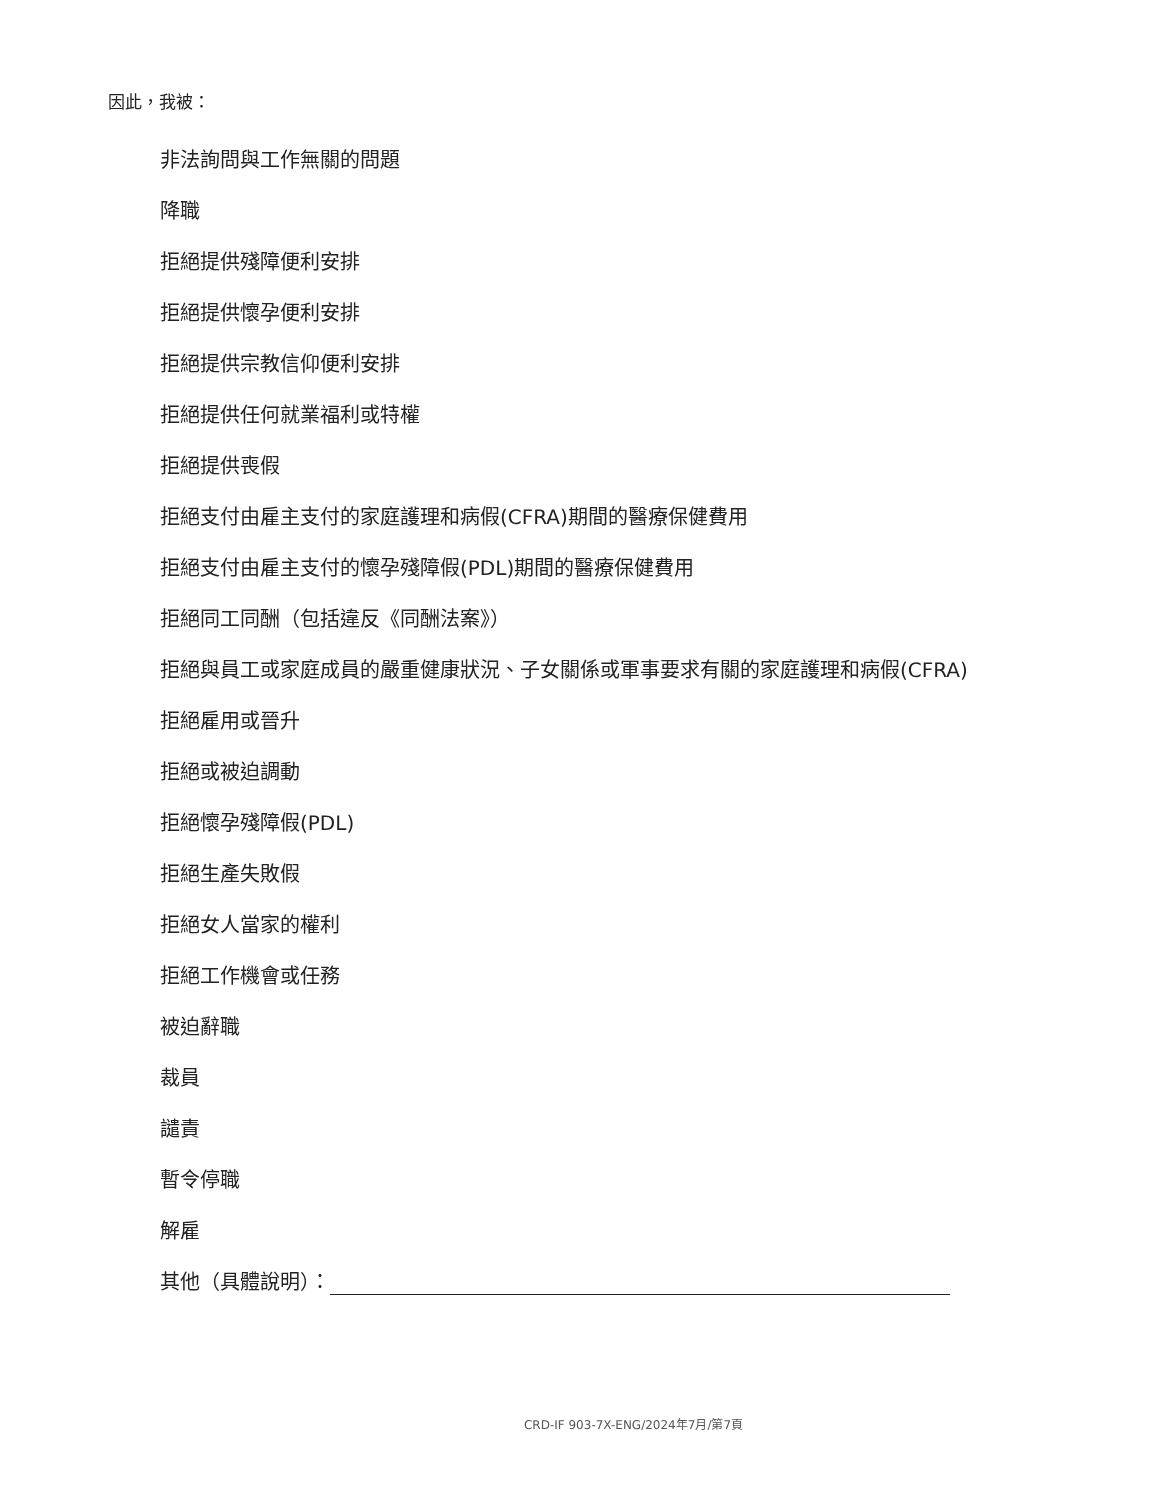因此，我被：
非法詢問與工作無關的問題
降職
拒絕提供殘障便利安排
拒絕提供懷孕便利安排
拒絕提供宗教信仰便利安排
拒絕提供任何就業福利或特權
拒絕提供喪假
拒絕支付由雇主支付的家庭護理和病假(CFRA)期間的醫療保健費用
拒絕支付由雇主支付的懷孕殘障假(PDL)期間的醫療保健費用
拒絕同工同酬（包括違反《同酬法案》）
拒絕與員工或家庭成員的嚴重健康狀況、子女關係或軍事要求有關的家庭護理和病假(CFRA)
拒絕雇用或晉升
拒絕或被迫調動
拒絕懷孕殘障假(PDL)
拒絕生產失敗假
拒絕女人當家的權利
拒絕工作機會或任務
被迫辭職
裁員
譴責
暫令停職
解雇
其他（具體說明）：
CRD-IF 903-7X-ENG/2024年7月/第7頁